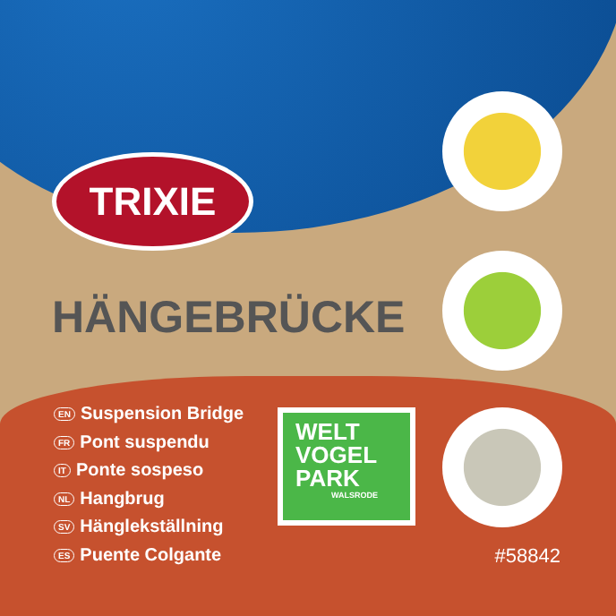TRIXIE
HÄNGEBRÜCKE
EN Suspension Bridge
FR Pont suspendu
IT Ponte sospeso
NL Hangbrug
SV Hänglekställning
ES Puente Colgante
WELT
VOGEL
PARK
WALSRODE
#58842